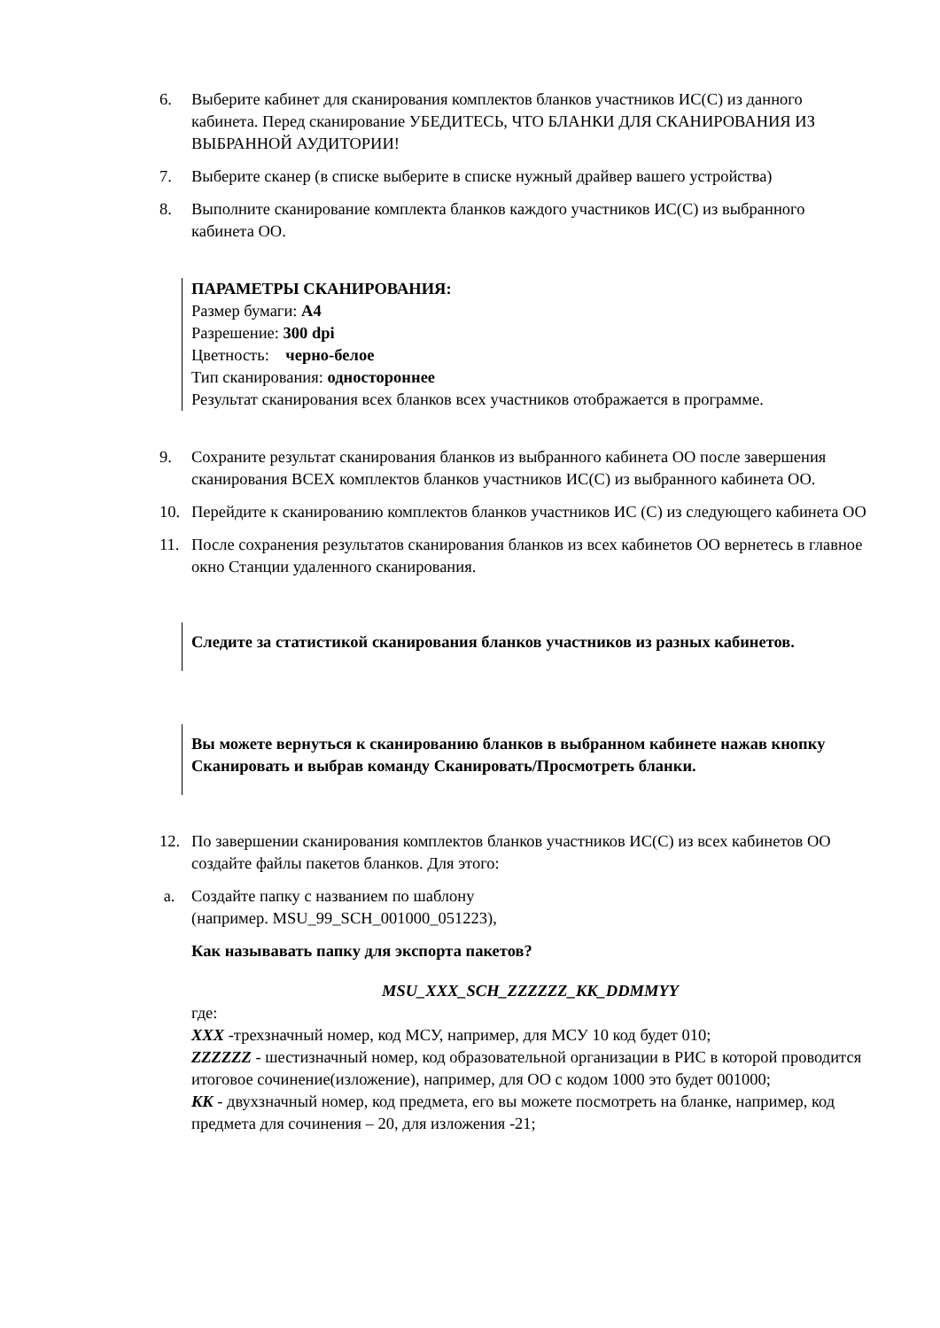6. Выберите кабинет для сканирования комплектов бланков участников ИС(С) из данного кабинета. Перед сканирование УБЕДИТЕСЬ, ЧТО БЛАНКИ ДЛЯ СКАНИРОВАНИЯ ИЗ ВЫБРАННОЙ АУДИТОРИИ!
7. Выберите сканер (в списке выберите в списке нужный драйвер вашего устройства)
8. Выполните сканирование комплекта бланков каждого участников ИС(С) из выбранного кабинета ОО.
ПАРАМЕТРЫ СКАНИРОВАНИЯ:
Размер бумаги: А4
Разрешение: 300 dpi
Цветность: черно-белое
Тип сканирования: одностороннее
Результат сканирования всех бланков всех участников отображается в программе.
9. Сохраните результат сканирования бланков из выбранного кабинета ОО после завершения сканирования ВСЕХ комплектов бланков участников ИС(С) из выбранного кабинета ОО.
10. Перейдите к сканированию комплектов бланков участников ИС (С) из следующего кабинета ОО
11. После сохранения результатов сканирования бланков из всех кабинетов ОО вернетесь в главное окно Станции удаленного сканирования.
Следите за статистикой сканирования бланков участников из разных кабинетов.
Вы можете вернуться к сканированию бланков в выбранном кабинете нажав кнопку Сканировать и выбрав команду Сканировать/Просмотреть бланки.
12. По завершении сканирования комплектов бланков участников ИС(С) из всех кабинетов ОО создайте файлы пакетов бланков. Для этого:
a. Создайте папку с названием по шаблону
(например. MSU_99_SCH_001000_051223),
Как называвать папку для экспорта пакетов?
MSU_XXX_SCH_ZZZZZZ_KK_DDMMYY
где:
XXX -трехзначный номер, код МСУ, например, для МСУ 10 код будет 010;
ZZZZZZ - шестизначный номер, код образовательной организации в РИС в которой проводится итоговое сочинение(изложение), например, для ОО с кодом 1000 это будет 001000;
KK - двухзначный номер, код предмета, его вы можете посмотреть на бланке, например, код предмета для сочинения – 20, для изложения -21;